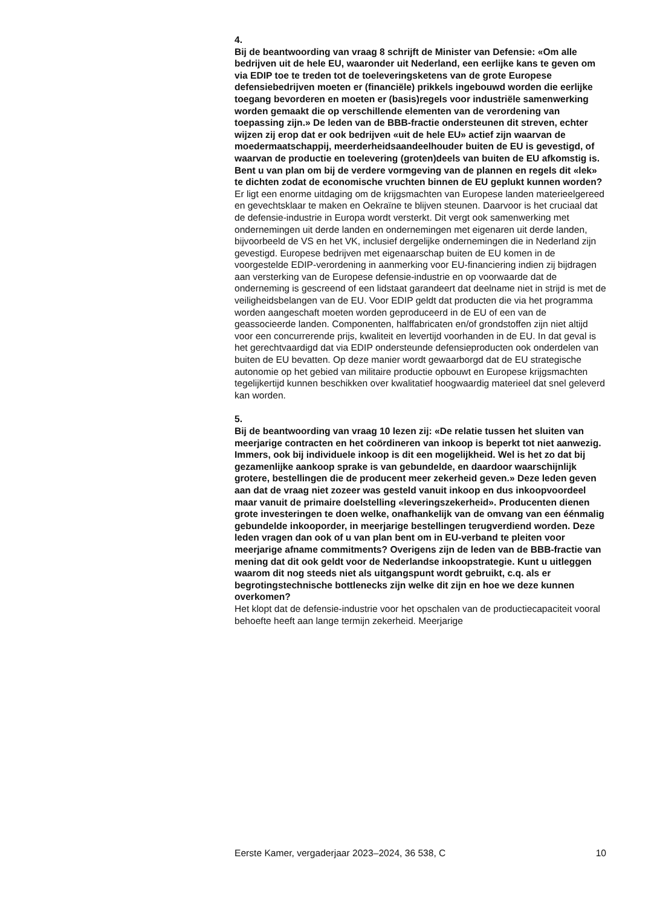4.
Bij de beantwoording van vraag 8 schrijft de Minister van Defensie: «Om alle bedrijven uit de hele EU, waaronder uit Nederland, een eerlijke kans te geven om via EDIP toe te treden tot de toeleveringsketens van de grote Europese defensiebe­drijven moeten er (financiële) prikkels ingebouwd worden die eerlijke toegang bevorderen en moeten er (basis)regels voor industriële samenwerking worden gemaakt die op verschillende elementen van de verordening van toepassing zijn.» De leden van de BBB-fractie ondersteunen dit streven, echter wijzen zij erop dat er ook bedrijven «uit de hele EU» actief zijn waarvan de moedermaatschappij, meerderheidsaandeelhouder buiten de EU is gevestigd, of waarvan de productie en toelevering (groten­)deels van buiten de EU afkomstig is. Bent u van plan om bij de verdere vormgeving van de plannen en regels dit «lek» te dichten zodat de economische vruchten binnen de EU geplukt kunnen worden?
Er ligt een enorme uitdaging om de krijgsmachten van Europese landen materieelgereed en gevechtsklaar te maken en Oekraïne te blijven steunen. Daarvoor is het cruciaal dat de defensie-industrie in Europa wordt versterkt. Dit vergt ook samenwerking met ondernemingen uit derde landen en ondernemingen met eigenaren uit derde landen, bijvoorbeeld de VS en het VK, inclusief dergelijke ondernemingen die in Nederland zijn gevestigd. Europese bedrijven met eigenaarschap buiten de EU komen in de voorgestelde EDIP-verordening in aanmerking voor EU-financiering indien zij bijdragen aan versterking van de Europese defensie-industrie en op voorwaarde dat de onderneming is gescreend of een lidstaat garandeert dat deelname niet in strijd is met de veiligheidsbe­langen van de EU. Voor EDIP geldt dat producten die via het programma worden aangeschaft moeten worden geproduceerd in de EU of een van de geassocieerde landen. Componenten, halffabricaten en/of grondstoffen zijn niet altijd voor een concurrerende prijs, kwaliteit en levertijd voorhanden in de EU. In dat geval is het gerechtvaardigd dat via EDIP ondersteunde defensieproducten ook onderdelen van buiten de EU bevatten. Op deze manier wordt gewaarborgd dat de EU strategische autonomie op het gebied van militaire productie opbouwt en Europese krijgsmachten tegelijkertijd kunnen beschikken over kwalitatief hoogwaardig materieel dat snel geleverd kan worden.
5.
Bij de beantwoording van vraag 10 lezen zij: «De relatie tussen het sluiten van meerjarige contracten en het coördineren van inkoop is beperkt tot niet aanwezig. Immers, ook bij individuele inkoop is dit een mogelijkheid. Wel is het zo dat bij gezamenlijke aankoop sprake is van gebundelde, en daardoor waarschijnlijk grotere, bestellingen die de producent meer zekerheid geven.» Deze leden geven aan dat de vraag niet zozeer was gesteld vanuit inkoop en dus inkoopvoordeel maar vanuit de primaire doelstelling «leveringszekerheid». Producenten dienen grote investeringen te doen welke, onafhankelijk van de omvang van een éénmalig gebundelde inkooporder, in meerjarige bestellingen terugverdiend worden. Deze leden vragen dan ook of u van plan bent om in EU-verband te pleiten voor meerjarige afname commitments? Overigens zijn de leden van de BBB-fractie van mening dat dit ook geldt voor de Nederlandse inkoopstrategie. Kunt u uitleggen waarom dit nog steeds niet als uitgangspunt wordt gebruikt, c.q. als er begrotingstechnische bottlenecks zijn welke dit zijn en hoe we deze kunnen overkomen?
Het klopt dat de defensie-industrie voor het opschalen van de productieca­paciteit vooral behoefte heeft aan lange termijn zekerheid. Meerjarige
Eerste Kamer, vergaderjaar 2023–2024, 36 538, C 10